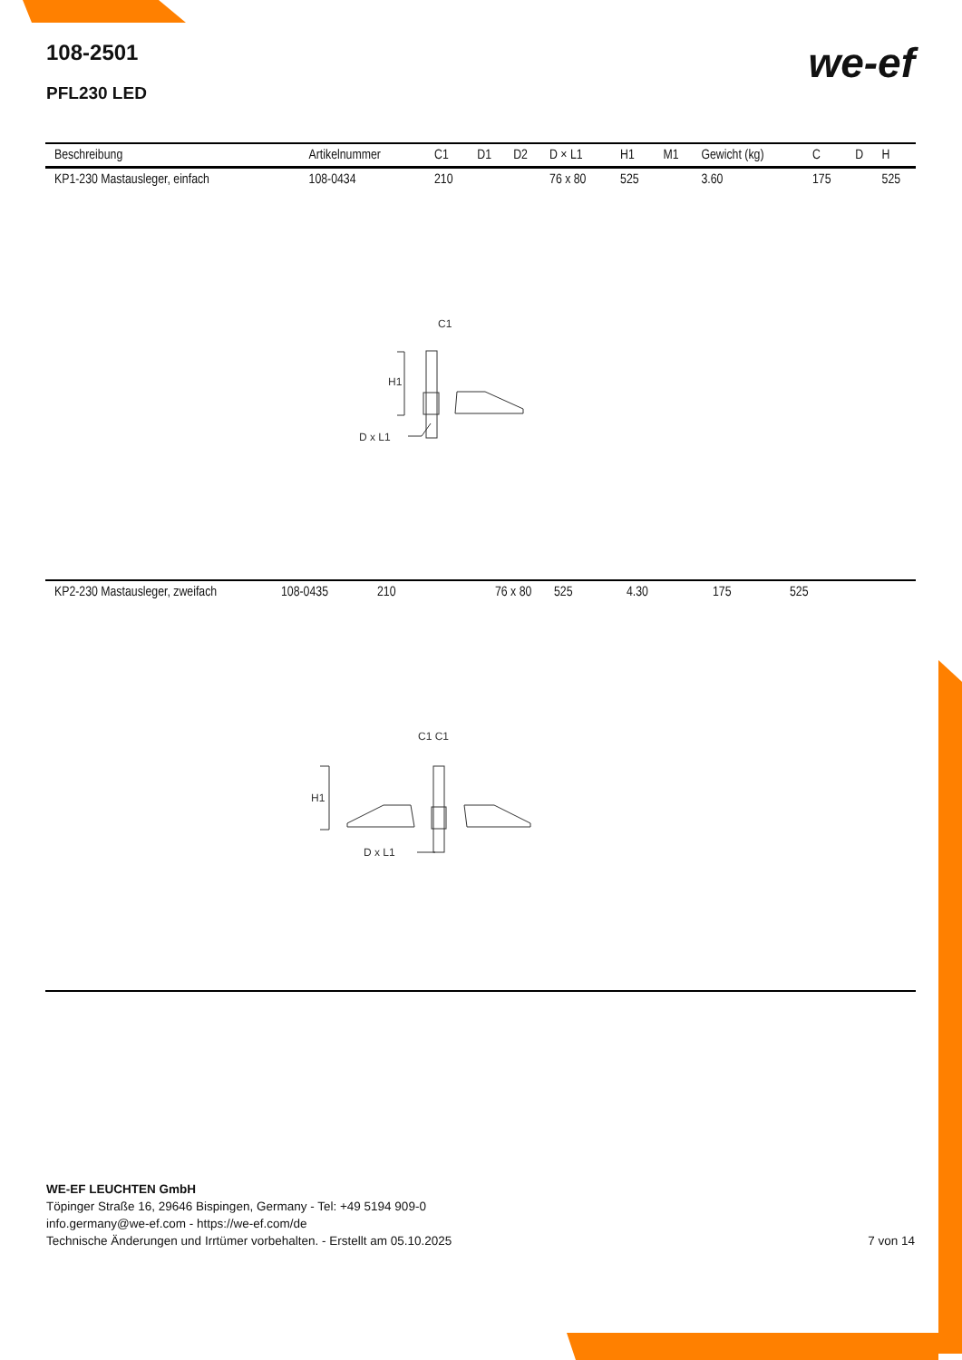108-2501
PFL230 LED
we-ef
| Beschreibung | Artikelnummer | C1 | D1 | D2 | D × L1 | H1 | M1 | Gewicht (kg) | C | D | H |
| --- | --- | --- | --- | --- | --- | --- | --- | --- | --- | --- | --- |
| KP1-230 Mastausleger, einfach | 108-0434 | 210 | | | 76 x 80 | 525 | | 3.60 | 175 | | 525 |
| KP2-230 Mastausleger, zweifach | 108-0435 | 210 | 76 x 80 | 525 | 4.30 | 175 | 525 |
C1
H1
D x L1
C1 C1
H1
D x L1
WE-EF LEUCHTEN GmbH
Töpinger Straße 16, 29646 Bispingen, Germany - Tel: +49 5194 909-0
info.germany@we-ef.com - https://we-ef.com/de
Technische Änderungen und Irrtümer vorbehalten. - Erstellt am 05.10.2025 7 von 14